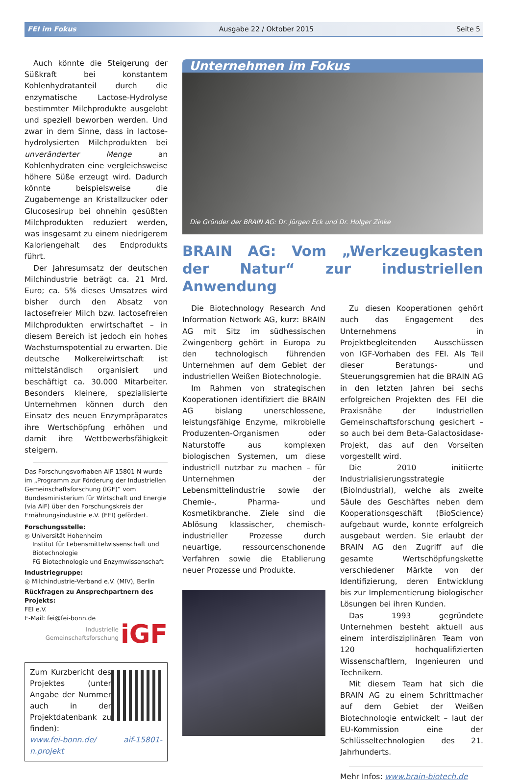FEI im Fokus Ausgabe 22 / Oktober 2015 Seite 5
Auch könnte die Steigerung der Süßkraft bei konstantem Kohlenhydratanteil durch die enzymatische Lactose-Hydrolyse bestimmter Milchprodukte ausgelobt und speziell beworben werden. Und zwar in dem Sinne, dass in lactose-hydrolysierten Milchprodukten bei unveränderter Menge an Kohlenhydraten eine vergleichsweise höhere Süße erzeugt wird. Dadurch könnte beispielsweise die Zugabemenge an Kristallzucker oder Glucosesirup bei ohnehin gesüßten Milchprodukten reduziert werden, was insgesamt zu einem niedrigerem Kaloriengehalt des Endprodukts führt.
Der Jahresumsatz der deutschen Milchindustrie beträgt ca. 21 Mrd. Euro; ca. 5% dieses Umsatzes wird bisher durch den Absatz von lactosefreier Milch bzw. lactosefreien Milchprodukten erwirtschaftet – in diesem Bereich ist jedoch ein hohes Wachstumspotential zu erwarten. Die deutsche Molkereiwirtschaft ist mittelständisch organisiert und beschäftigt ca. 30.000 Mitarbeiter. Besonders kleinere, spezialisierte Unternehmen können durch den Einsatz des neuen Enzympräparates ihre Wertschöpfung erhöhen und damit ihre Wettbewerbsfähigkeit steigern.
Das Forschungsvorhaben AiF 15801 N wurde im „Programm zur Förderung der Industriellen Gemeinschaftsforschung (IGF)“ vom Bundesministerium für Wirtschaft und Energie (via AiF) über den Forschungskreis der Ernährungsindustrie e.V. (FEI) gefördert.
Forschungsstelle:
◎ Universität Hohenheim
Institut für Lebensmittelwissenschaft und
Biotechnologie
FG Biotechnologie und Enzymwissenschaft
Industriegruppe:
◎ Milchindustrie-Verband e.V. (MIV), Berlin
Rückfragen zu Ansprechpartnern des Projekts:
FEI e.V.
E-Mail: fei@fei-bonn.de
Industrielle
Gemeinschaftsforschung iGF
Zum Kurzbericht des Projektes (unter Angabe der Nummer auch in der Projektdatenbank zu finden):
www.fei-bonn.de/ aif-15801-n.projekt
Unternehmen im Fokus
Die Gründer der BRAIN AG: Dr. Jürgen Eck und Dr. Holger Zinke
BRAIN AG: Vom „Werkzeugkasten der Natur“ zur industriellen Anwendung
Die Biotechnology Research And Information Network AG, kurz: BRAIN AG mit Sitz im südhessischen Zwingenberg gehört in Europa zu den technologisch führenden Unternehmen auf dem Gebiet der industriellen Weißen Biotechnologie.
Im Rahmen von strategischen Kooperationen identifiziert die BRAIN AG bislang unerschlossene, leistungsfähige Enzyme, mikrobielle Produzenten-Organismen oder Naturstoffe aus komplexen biologischen Systemen, um diese industriell nutzbar zu machen – für Unternehmen der Lebensmittelindustrie sowie der Chemie-, Pharma- und Kosmetikbranche. Ziele sind die Ablösung klassischer, chemisch-industrieller Prozesse durch neuartige, ressourcenschonende Verfahren sowie die Etablierung neuer Prozesse und Produkte.
Zu diesen Kooperationen gehört auch das Engagement des Unternehmens in Projektbegleitenden Ausschüssen von IGF-Vorhaben des FEI. Als Teil dieser Beratungs- und Steuerungsgremien hat die BRAIN AG in den letzten Jahren bei sechs erfolgreichen Projekten des FEI die Praxisnähe der Industriellen Gemeinschaftsforschung gesichert – so auch bei dem Beta-Galactosidase-Projekt, das auf den Vorseiten vorgestellt wird.
Die 2010 initiierte Industrialisierungsstrategie (BioIndustrial), welche als zweite Säule des Geschäftes neben dem Kooperationsgeschäft (BioScience) aufgebaut wurde, konnte erfolgreich ausgebaut werden. Sie erlaubt der BRAIN AG den Zugriff auf die gesamte Wertschöpfungskette verschiedener Märkte von der Identifizierung, deren Entwicklung bis zur Implementierung biologischer Lösungen bei ihren Kunden.
Das 1993 gegründete Unternehmen besteht aktuell aus einem interdisziplinären Team von 120 hochqualifizierten Wissenschaftlern, Ingenieuren und Technikern.
Mit diesem Team hat sich die BRAIN AG zu einem Schrittmacher auf dem Gebiet der Weißen Biotechnologie entwickelt – laut der EU-Kommission eine der Schlüsseltechnologien des 21. Jahrhunderts.
Mehr Infos: www.brain-biotech.de